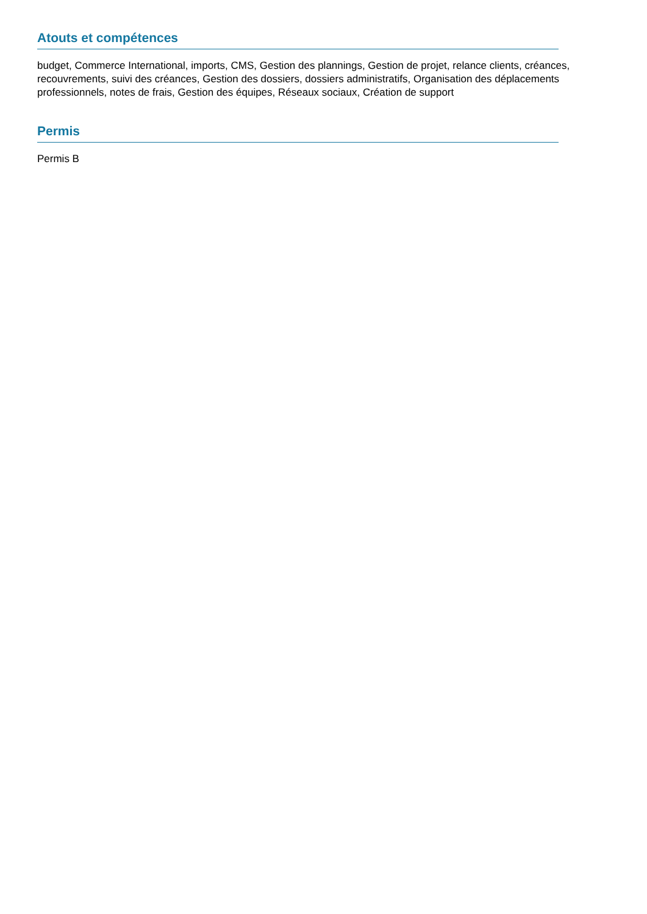Atouts et compétences
budget, Commerce International, imports, CMS, Gestion des plannings, Gestion de projet, relance clients, créances, recouvrements, suivi des créances, Gestion des dossiers, dossiers administratifs, Organisation des déplacements professionnels, notes de frais, Gestion des équipes, Réseaux sociaux, Création de support
Permis
Permis B